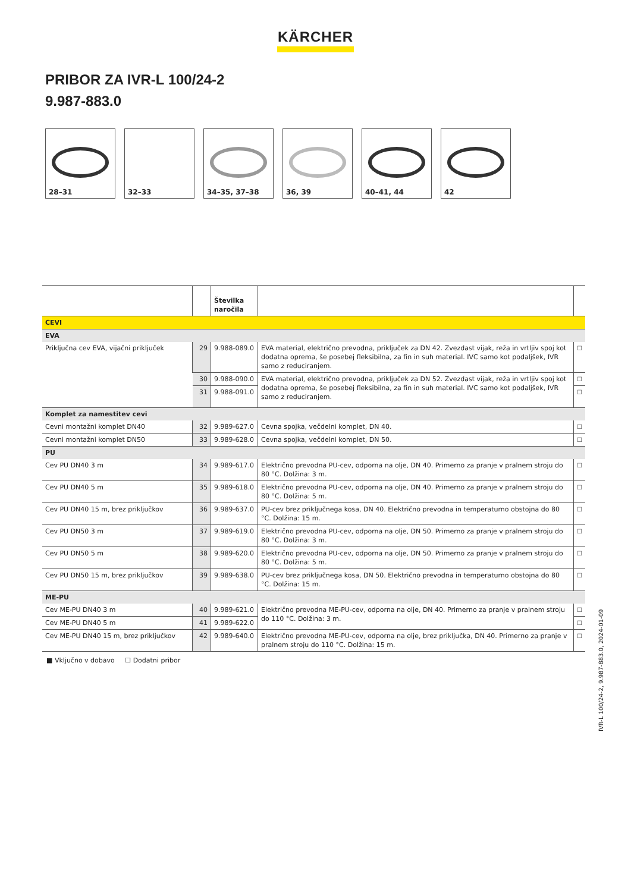KÄRCHER
PRIBOR ZA IVR-L 100/24-2
9.987-883.0
28–31
32–33
34–35, 37–38
36, 39
40–41, 44
42
| | | Številka naročila | | |
| --- | --- | --- | --- | --- |
| CEVI | | | | |
| EVA | | | | |
| Priključna cev EVA, vijačni priključek | 29 | 9.988-089.0 | EVA material, električno prevodna, priključek za DN 42. Zvezdast vijak, reža in vrtljiv spoj kot dodatna oprema, še posebej fleksibilna, za fin in suh material. IVC samo kot podaljšek, IVR samo z reduciranjem. | ☐ |
| | 30 | 9.988-090.0 | EVA material, električno prevodna, priključek za DN 52. Zvezdast vijak, reža in vrtljiv spoj kot dodatna oprema, še posebej fleksibilna, za fin in suh material. IVC samo kot podaljšek, IVR samo z reduciranjem. | ☐ |
| | 31 | 9.988-091.0 | | ☐ |
| Komplet za namestitev cevi | | | | |
| Cevni montažni komplet DN40 | 32 | 9.989-627.0 | Cevna spojka, večdelni komplet, DN 40. | ☐ |
| Cevni montažni komplet DN50 | 33 | 9.989-628.0 | Cevna spojka, večdelni komplet, DN 50. | ☐ |
| PU | | | | |
| Cev PU DN40 3 m | 34 | 9.989-617.0 | Električno prevodna PU-cev, odporna na olje, DN 40. Primerno za pranje v pralnem stroju do 80 °C. Dolžina: 3 m. | ☐ |
| Cev PU DN40 5 m | 35 | 9.989-618.0 | Električno prevodna PU-cev, odporna na olje, DN 40. Primerno za pranje v pralnem stroju do 80 °C. Dolžina: 5 m. | ☐ |
| Cev PU DN40 15 m, brez priključkov | 36 | 9.989-637.0 | PU-cev brez priključnega kosa, DN 40. Električno prevodna in temperaturno obstojna do 80 °C. Dolžina: 15 m. | ☐ |
| Cev PU DN50 3 m | 37 | 9.989-619.0 | Električno prevodna PU-cev, odporna na olje, DN 50. Primerno za pranje v pralnem stroju do 80 °C. Dolžina: 3 m. | ☐ |
| Cev PU DN50 5 m | 38 | 9.989-620.0 | Električno prevodna PU-cev, odporna na olje, DN 50. Primerno za pranje v pralnem stroju do 80 °C. Dolžina: 5 m. | ☐ |
| Cev PU DN50 15 m, brez priključkov | 39 | 9.989-638.0 | PU-cev brez priključnega kosa, DN 50. Električno prevodna in temperaturno obstojna do 80 °C. Dolžina: 15 m. | ☐ |
| ME-PU | | | | |
| Cev ME-PU DN40 3 m | 40 | 9.989-621.0 | Električno prevodna ME-PU-cev, odporna na olje, DN 40. Primerno za pranje v pralnem stroju do 110 °C. Dolžina: 3 m. | ☐ |
| Cev ME-PU DN40 5 m | 41 | 9.989-622.0 | | ☐ |
| Cev ME-PU DN40 15 m, brez priključkov | 42 | 9.989-640.0 | Električno prevodna ME-PU-cev, odporna na olje, brez priključka, DN 40. Primerno za pranje v pralnem stroju do 110 °C. Dolžina: 15 m. | ☐ |
■ Vključno v dobavo ☐ Dodatni pribor
IVR-L 100/24-2, 9.987-883.0, 2024-01-09